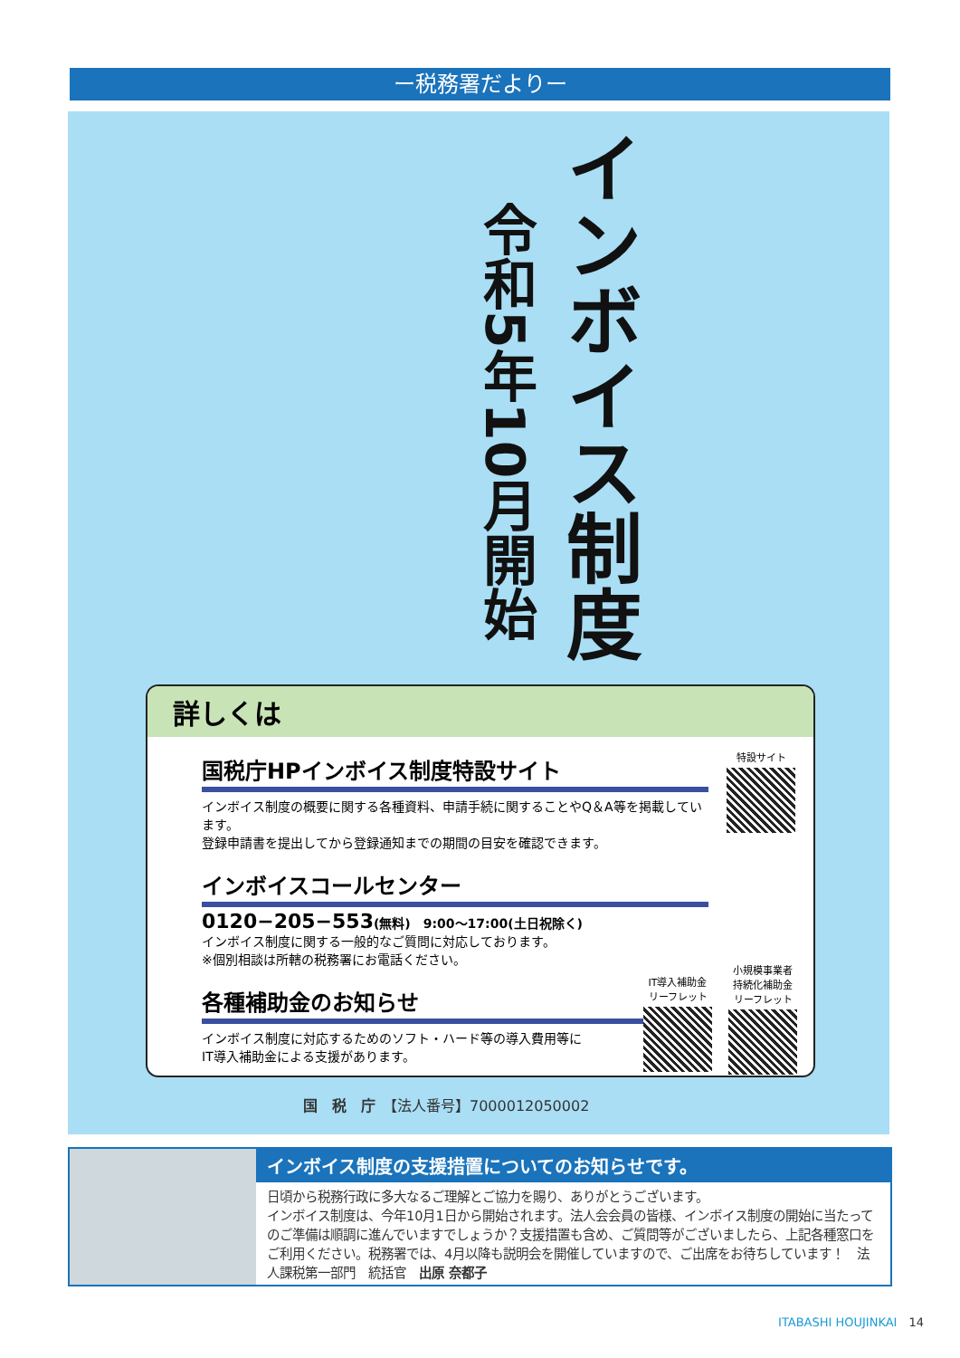ー税務署だよりー
インボイス制度
令和5年10月開始
詳しくは
国税庁HPインボイス制度特設サイト
インボイス制度の概要に関する各種資料、申請手続に関することやQ＆A等を掲載しています。
登録申請書を提出してから登録通知までの期間の目安を確認できます。
インボイスコールセンター
0120−205−553(無料)　9:00〜17:00(土日祝除く)
インボイス制度に関する一般的なご質問に対応しております。
※個別相談は所轄の税務署にお電話ください。
各種補助金のお知らせ
インボイス制度に対応するためのソフト・ハード等の導入費用等に
IT導入補助金による支援があります。
特設サイト
IT導入補助金
リーフレット
小規模事業者
持続化補助金
リーフレット
国　税　庁　【法人番号】7000012050002
インボイス制度の支援措置についてのお知らせです。
日頃から税務行政に多大なるご理解とご協力を賜り、ありがとうございます。
インボイス制度は、今年10月1日から開始されます。法人会会員の皆様、インボイス制度の開始に当たってのご準備は順調に進んでいますでしょうか？支援措置も含め、ご質問等がございましたら、上記各種窓口をご利用ください。税務署では、4月以降も説明会を開催していますので、ご出席をお待ちしています！　法人課税第一部門　統括官　出原 奈都子
ITABASHI HOUJINKAI　14